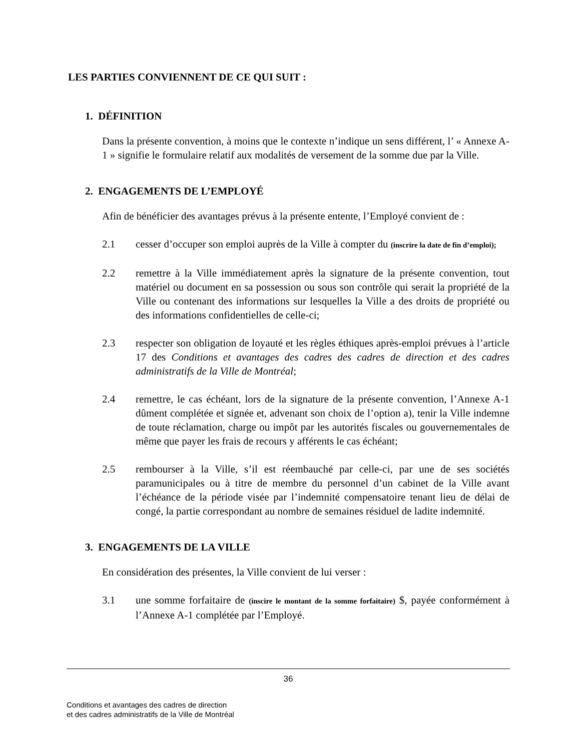LES PARTIES CONVIENNENT DE CE QUI SUIT :
1. DÉFINITION
Dans la présente convention, à moins que le contexte n’indique un sens différent, l’ « Annexe A-1 » signifie le formulaire relatif aux modalités de versement de la somme due par la Ville.
2. ENGAGEMENTS DE L’EMPLOYÉ
Afin de bénéficier des avantages prévus à la présente entente, l’Employé convient de :
2.1 cesser d’occuper son emploi auprès de la Ville à compter du (inscrire la date de fin d’emploi);
2.2 remettre à la Ville immédiatement après la signature de la présente convention, tout matériel ou document en sa possession ou sous son contrôle qui serait la propriété de la Ville ou contenant des informations sur lesquelles la Ville a des droits de propriété ou des informations confidentielles de celle-ci;
2.3 respecter son obligation de loyauté et les règles éthiques après-emploi prévues à l’article 17 des Conditions et avantages des cadres des cadres de direction et des cadres administratifs de la Ville de Montréal;
2.4 remettre, le cas échéant, lors de la signature de la présente convention, l’Annexe A-1 dûment complétée et signée et, advenant son choix de l’option a), tenir la Ville indemne de toute réclamation, charge ou impôt par les autorités fiscales ou gouvernementales de même que payer les frais de recours y afférents le cas échéant;
2.5 rembourser à la Ville, s’il est réembauché par celle-ci, par une de ses sociétés paramunicipales ou à titre de membre du personnel d’un cabinet de la Ville avant l’échéance de la période visée par l’indemnité compensatoire tenant lieu de délai de congé, la partie correspondant au nombre de semaines résiduel de ladite indemnité.
3. ENGAGEMENTS DE LA VILLE
En considération des présentes, la Ville convient de lui verser :
3.1 une somme forfaitaire de (inscire le montant de la somme forfaitaire) $, payée conformément à l’Annexe A-1 complétée par l’Employé.
36
Conditions et avantages des cadres de direction
et des cadres administratifs de la Ville de Montréal